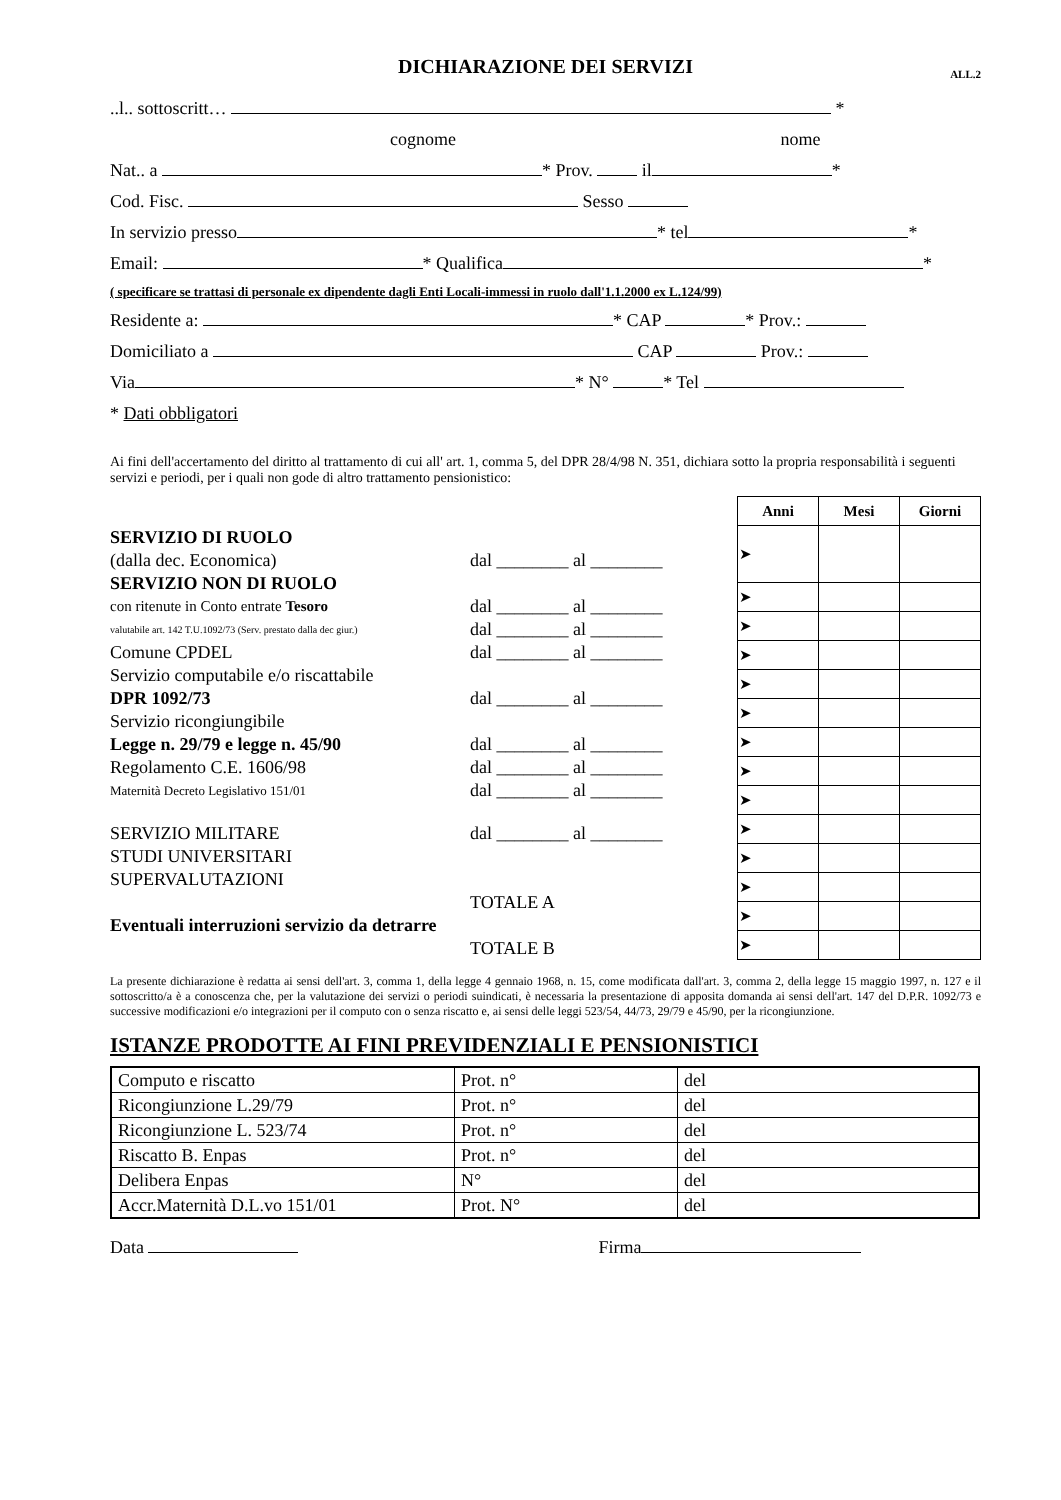DICHIARAZIONE DEI SERVIZI
ALL.2
..l.. sottoscritt… *
cognome nome
Nat.. a * Prov. il *
Cod. Fisc. Sesso
In servizio presso * tel *
Email: * Qualifica *
( specificare se trattasi di personale ex dipendente dagli Enti Locali-immessi in ruolo dall'1.1.2000 ex L.124/99)
Residente a: * CAP * Prov.:
Domiciliato a CAP Prov.:
Via * N° * Tel
* Dati obbligatori
Ai fini dell'accertamento del diritto al trattamento di cui all' art. 1, comma 5, del DPR 28/4/98 N. 351, dichiara sotto la propria responsabilità i seguenti servizi e periodi, per i quali non gode di altro trattamento pensionistico:
SERVIZIO DI RUOLO
(dalla dec. Economica) dal ________ al ________
SERVIZIO NON DI RUOLO
con ritenute in Conto entrate Tesoro dal ________ al ________
valutabile art. 142 T.U.1092/73 (Serv. prestato dalla dec giur.) dal ________ al ________
Comune CPDEL dal ________ al ________
Servizio computabile e/o riscattabile
DPR 1092/73 dal ________ al ________
Servizio ricongiungibile
Legge n. 29/79 e legge n. 45/90 dal ________ al ________
Regolamento C.E. 1606/98 dal ________ al ________
Maternità Decreto Legislativo 151/01 dal ________ al ________
SERVIZIO MILITARE dal ________ al ________
STUDI UNIVERSITARI
SUPERVALUTAZIONI
TOTALE A
Eventuali interruzioni servizio da detrarre
TOTALE B
| Anni | Mesi | Giorni |
| --- | --- | --- |
| ➤ | | |
| ➤ | | |
| ➤ | | |
| ➤ | | |
| ➤ | | |
| ➤ | | |
| ➤ | | |
| ➤ | | |
| ➤ | | |
| ➤ | | |
| ➤ | | |
| ➤ | | |
| ➤ | | |
| ➤ | | |
La presente dichiarazione è redatta ai sensi dell'art. 3, comma 1, della legge 4 gennaio 1968, n. 15, come modificata dall'art. 3, comma 2, della legge 15 maggio 1997, n. 127 e il sottoscritto/a è a conoscenza che, per la valutazione dei servizi o periodi suindicati, è necessaria la presentazione di apposita domanda ai sensi dell'art. 147 del D.P.R. 1092/73 e successive modificazioni e/o integrazioni per il computo con o senza riscatto e, ai sensi delle leggi 523/54, 44/73, 29/79 e 45/90, per la ricongiunzione.
ISTANZE PRODOTTE AI FINI PREVIDENZIALI E PENSIONISTICI
| Computo e riscatto | Prot. n° | del |
| Ricongiunzione L.29/79 | Prot. n° | del |
| Ricongiunzione L. 523/74 | Prot. n° | del |
| Riscatto B. Enpas | Prot. n° | del |
| Delibera Enpas | N° | del |
| Accr.Maternità D.L.vo 151/01 | Prot. N° | del |
Data Firma